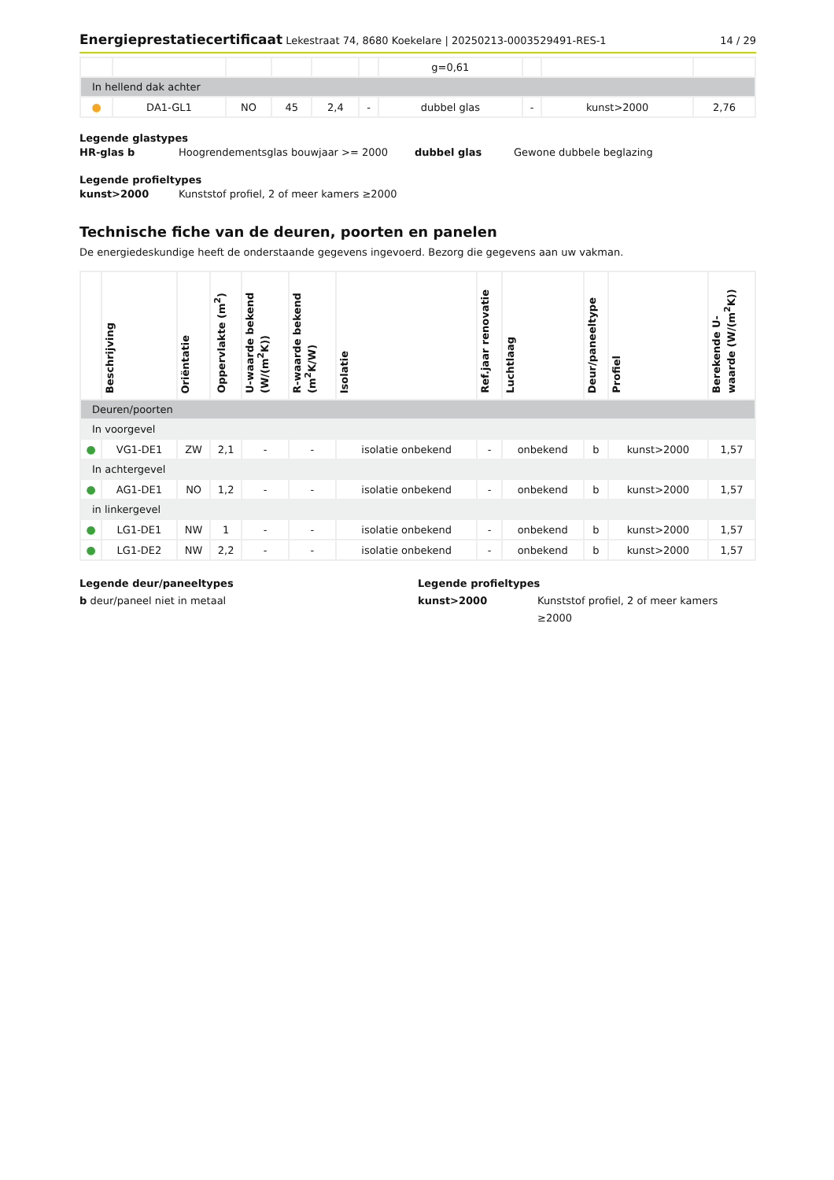Energieprestatiecertificaat Lekestraat 74, 8680 Koekelare | 20250213-0003529491-RES-1
14 / 29
| | | | | | | g=0,61 | | | |
| In hellend dak achter | | | | | | | | | |
| ● | DA1-GL1 | NO | 45 | 2,4 | - | dubbel glas | - | kunst>2000 | 2,76 |
Legende glastypes
HR-glas b Hoogrendementsglas bouwjaar >= 2000 dubbel glas Gewone dubbele beglazing
Legende profieltypes
kunst>2000 Kunststof profiel, 2 of meer kamers ≥2000
Technische fiche van de deuren, poorten en panelen
De energiedeskundige heeft de onderstaande gegevens ingevoerd. Bezorg die gegevens aan uw vakman.
| | Beschrijving | Oriëntatie | Oppervlakte (m<sup>2</sup>) | U-waarde bekend (W/(m<sup>2</sup>K)) | R-waarde bekend (m<sup>2</sup>K/W) | Isolatie | Ref.jaar renovatie | Luchtlaag | Deur/paneeltype | Profiel | Berekende U-waarde (W/(m<sup>2</sup>K)) |
| --- | --- | --- | --- | --- | --- | --- | --- | --- | --- | --- | --- |
| Deuren/poorten | | | | | | | | | | | |
| In voorgevel | | | | | | | | | | | |
| ● | VG1-DE1 | ZW | 2,1 | - | - | isolatie onbekend | - | onbekend | b | kunst>2000 | 1,57 |
| In achtergevel | | | | | | | | | | | |
| ● | AG1-DE1 | NO | 1,2 | - | - | isolatie onbekend | - | onbekend | b | kunst>2000 | 1,57 |
| in linkergevel | | | | | | | | | | | |
| ● | LG1-DE1 | NW | 1 | - | - | isolatie onbekend | - | onbekend | b | kunst>2000 | 1,57 |
| ● | LG1-DE2 | NW | 2,2 | - | - | isolatie onbekend | - | onbekend | b | kunst>2000 | 1,57 |
Legende deur/paneeltypes
b deur/paneel niet in metaal
Legende profieltypes
kunst>2000 Kunststof profiel, 2 of meer kamers ≥2000